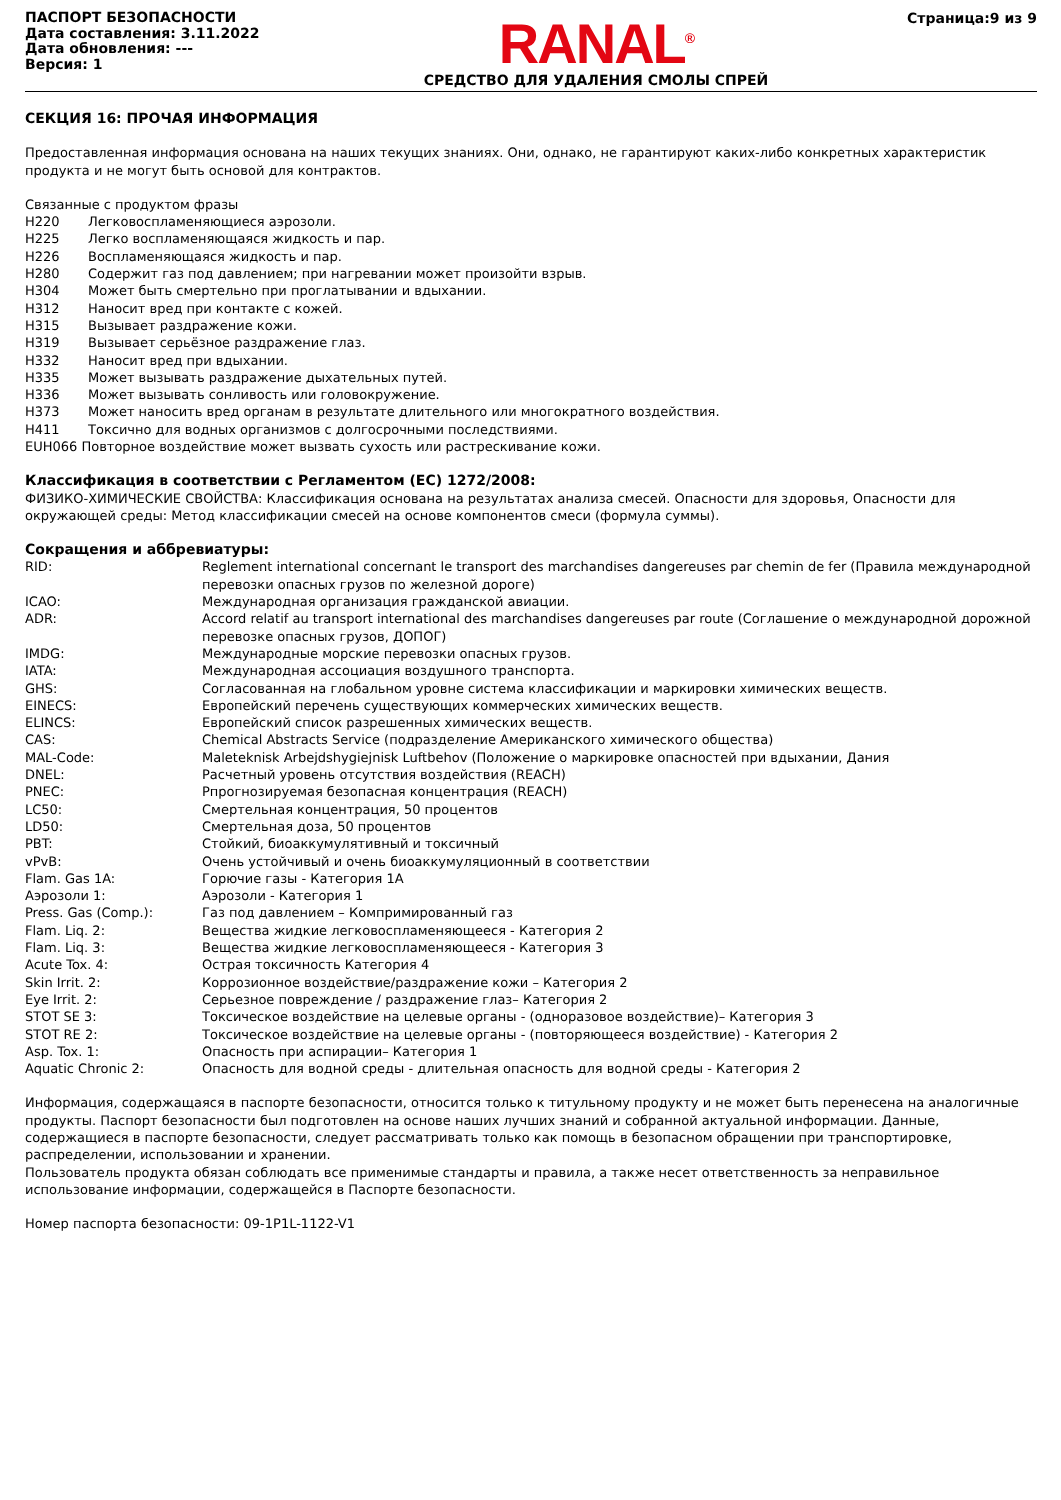ПАСПОРТ БЕЗОПАСНОСТИ
Дата составления: 3.11.2022
Дата обновления: ---
Версия: 1
RANAL<sup>®</sup>
СРЕДСТВО ДЛЯ УДАЛЕНИЯ СМОЛЫ СПРЕЙ
Страница:9 из 9
СЕКЦИЯ 16: ПРОЧАЯ ИНФОРМАЦИЯ
Предоставленная информация основана на наших текущих знаниях. Они, однако, не гарантируют каких-либо конкретных характеристик продукта и не могут быть основой для контрактов.
Связанные с продуктом фразы
H220 Легковоспламеняющиеся аэрозоли.
H225 Легко воспламеняющаяся жидкость и пар.
H226 Воспламеняющаяся жидкость и пар.
H280 Содержит газ под давлением; при нагревании может произойти взрыв.
H304 Может быть смертельно при проглатывании и вдыхании.
H312 Наносит вред при контакте с кожей.
H315 Вызывает раздражение кожи.
H319 Вызывает серьёзное раздражение глаз.
H332 Наносит вред при вдыхании.
H335 Может вызывать раздражение дыхательных путей.
H336 Может вызывать сонливость или головокружение.
H373 Может наносить вред органам в результате длительного или многократного воздействия.
H411 Токсично для водных организмов с долгосрочными последствиями.
EUH066 Повторное воздействие может вызвать сухость или растрескивание кожи.
Классификация в соответствии с Регламентом (ЕС) 1272/2008:
ФИЗИКО-ХИМИЧЕСКИЕ СВОЙСТВА: Классификация основана на результатах анализа смесей. Опасности для здоровья, Опасности для окружающей среды: Метод классификации смесей на основе компонентов смеси (формула суммы).
Сокращения и аббревиатуры:
RID: Reglement international concernant le transport des marchandises dangereuses par chemin de fer (Правила международной перевозки опасных грузов по железной дороге)
ICAO: Международная организация гражданской авиации.
ADR: Accord relatif au transport international des marchandises dangereuses par route (Соглашение о международной дорожной перевозке опасных грузов, ДОПОГ)
IMDG: Международные морские перевозки опасных грузов.
IATA: Международная ассоциация воздушного транспорта.
GHS: Согласованная на глобальном уровне система классификации и маркировки химических веществ.
EINECS: Европейский перечень существующих коммерческих химических веществ.
ELINCS: Европейский список разрешенных химических веществ.
CAS: Chemical Abstracts Service (подразделение Американского химического общества)
MAL-Code: Maleteknisk Arbejdshygiejnisk Luftbehov (Положение о маркировке опасностей при вдыхании, Дания
DNEL: Расчетный уровень отсутствия воздействия (REACH)
PNEC: Рпрогнозируемая безопасная концентрация (REACH)
LC50: Смертельная концентрация, 50 процентов
LD50: Смертельная доза, 50 процентов
PBT: Стойкий, биоаккумулятивный и токсичный
vPvB: Очень устойчивый и очень биоаккумуляционный в соответствии
Flam. Gas 1A: Горючие газы - Категория 1А
Аэрозоли 1: Аэрозоли - Категория 1
Press. Gas (Comp.): Газ под давлением – Компримированный газ
Flam. Liq. 2: Вещества жидкие легковоспламеняющееся - Категория 2
Flam. Liq. 3: Вещества жидкие легковоспламеняющееся - Категория 3
Acute Tox. 4: Острая токсичность Категория 4
Skin Irrit. 2: Коррозионное воздействие/раздражение кожи – Категория 2
Eye Irrit. 2: Серьезное повреждение / раздражение глаз– Категория 2
STOT SE 3: Токсическое воздействие на целевые органы - (одноразовое воздействие)– Категория 3
STOT RE 2: Токсическое воздействие на целевые органы - (повторяющееся воздействие) - Категория 2
Asp. Tox. 1: Опасность при аспирации– Категория 1
Aquatic Chronic 2: Опасность для водной среды - длительная опасность для водной среды - Категория 2
Информация, содержащаяся в паспорте безопасности, относится только к титульному продукту и не может быть перенесена на аналогичные продукты. Паспорт безопасности был подготовлен на основе наших лучших знаний и собранной актуальной информации. Данные, содержащиеся в паспорте безопасности, следует рассматривать только как помощь в безопасном обращении при транспортировке, распределении, использовании и хранении.
Пользователь продукта обязан соблюдать все применимые стандарты и правила, а также несет ответственность за неправильное использование информации, содержащейся в Паспорте безопасности.
Номер паспорта безопасности: 09-1P1L-1122-V1